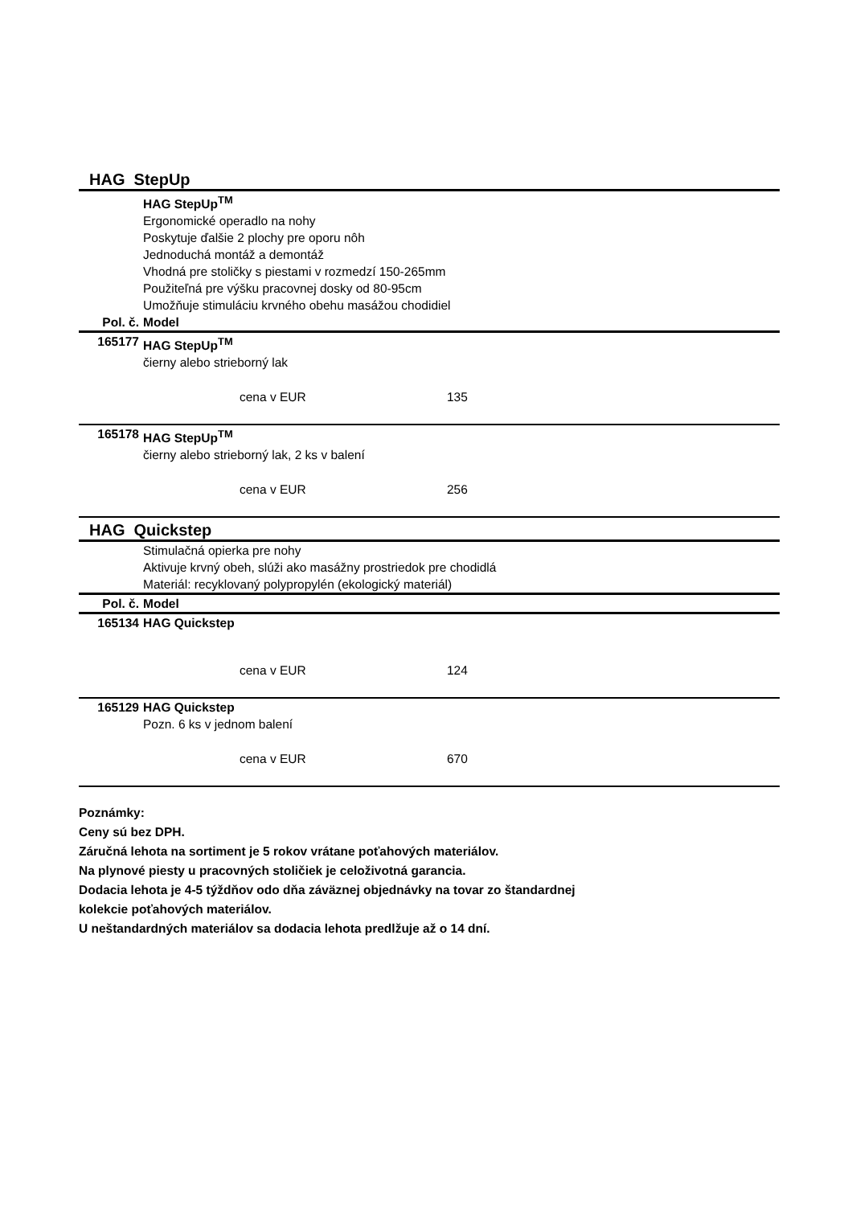HAG StepUp
| | HAG StepUp<sup>TM</sup> Ergonomické operadlo na nohy Poskytuje ďalšie 2 plochy pre oporu nôh Jednoduchá montáž a demontáž Vhodná pre stoličky s piestami v rozmedzí 150-265mm Použiteľná pre výšku pracovnej dosky od 80-95cm Umožňuje stimuláciu krvného obehu masážou chodidiel |
| Pol. č. | Model |
| 165177 | HAG StepUp<sup>TM</sup> čierny alebo strieborný lak cena v EUR 135 |
| 165178 | HAG StepUp<sup>TM</sup> čierny alebo strieborný lak, 2 ks v balení cena v EUR 256 |
HAG Quickstep
| | Stimulačná opierka pre nohy Aktivuje krvný obeh, slúži ako masážny prostriedok pre chodidlá Materiál: recyklovaný polypropylén (ekologický materiál) |
| Pol. č. | Model |
| 165134 | HAG Quickstep cena v EUR 124 |
| 165129 | HAG Quickstep Pozn. 6 ks v jednom balení cena v EUR 670 |
Poznámky:
Ceny sú bez DPH.
Záručná lehota na sortiment je 5 rokov vrátane poťahových materiálov.
Na plynové piesty u pracovných stoličiek je celoživotná garancia.
Dodacia lehota je 4-5 týždňov odo dňa záväznej objednávky na tovar zo štandardnej
kolekcie poťahových materiálov.
U neštandardných materiálov sa dodacia lehota predlžuje až o 14 dní.